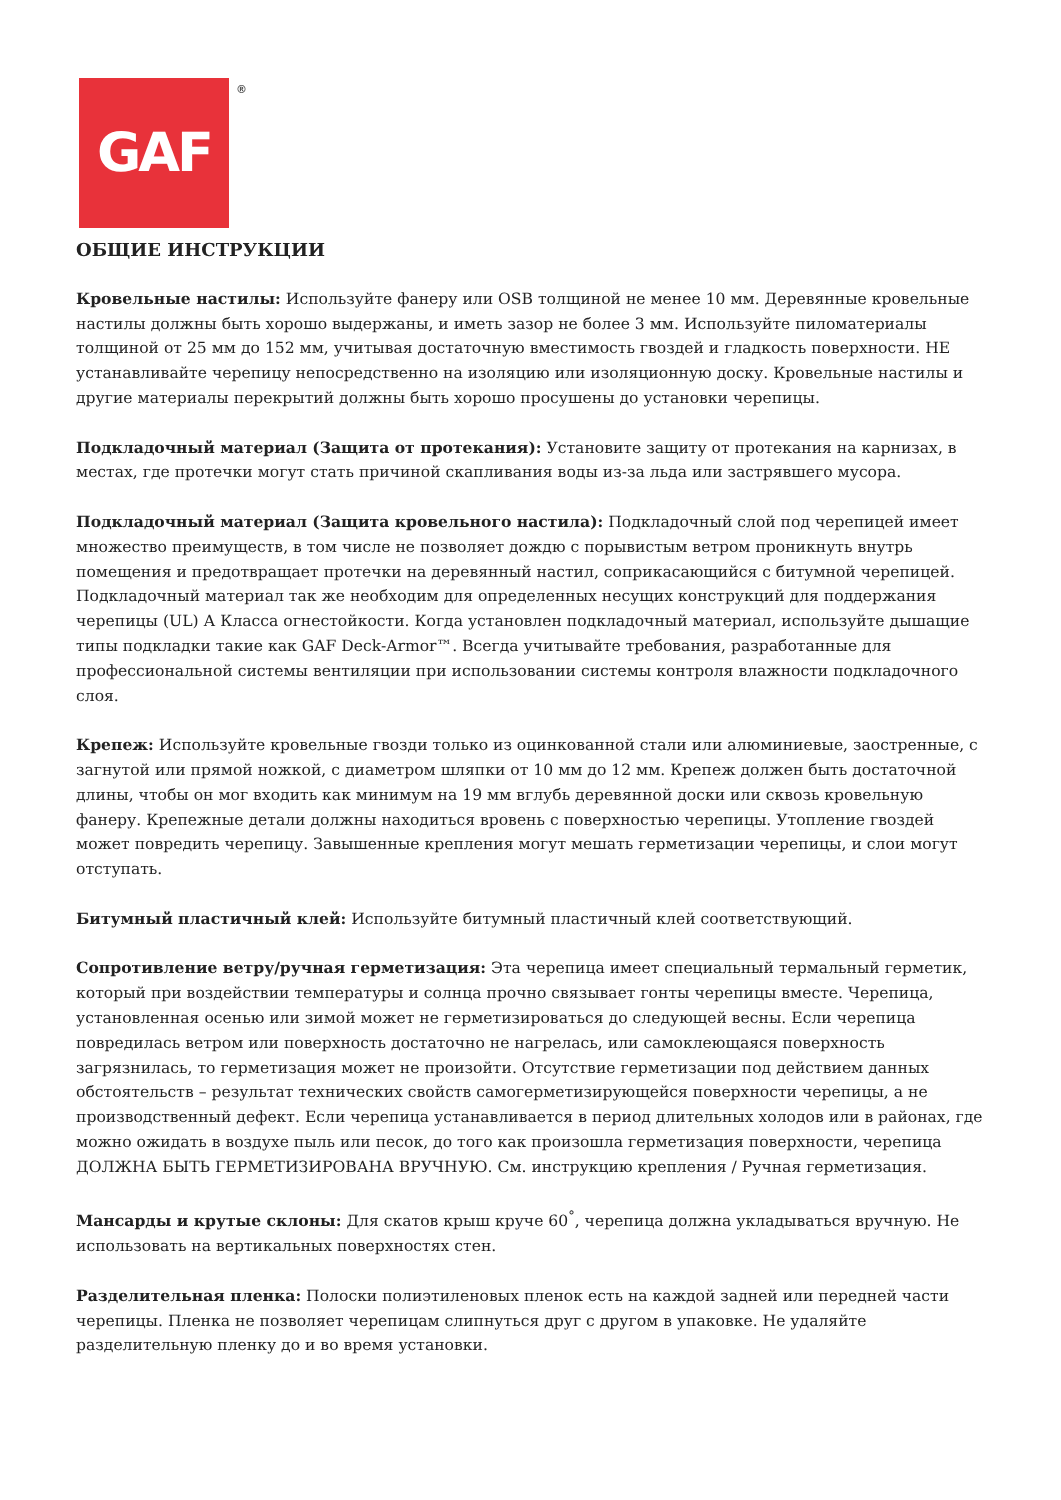GAF ®
ОБЩИЕ ИНСТРУКЦИИ
Кровельные настилы: Используйте фанеру или OSB толщиной не менее 10 мм. Деревянные кровельные настилы должны быть хорошо выдержаны, и иметь зазор не более 3 мм. Используйте пиломатериалы толщиной от 25 мм до 152 мм, учитывая достаточную вместимость гвоздей и гладкость поверхности. НЕ устанавливайте черепицу непосредственно на изоляцию или изоляционную доску. Кровельные настилы и другие материалы перекрытий должны быть хорошо просушены до установки черепицы.
Подкладочный материал (Защита от протекания): Установите защиту от протекания на карнизах, в местах, где протечки могут стать причиной скапливания воды из-за льда или застрявшего мусора.
Подкладочный материал (Защита кровельного настила): Подкладочный слой под черепицей имеет множество преимуществ, в том числе не позволяет дождю с порывистым ветром проникнуть внутрь помещения и предотвращает протечки на деревянный настил, соприкасающийся с битумной черепицей. Подкладочный материал так же необходим для определенных несущих конструкций для поддержания черепицы (UL) А Класса огнестойкости. Когда установлен подкладочный материал, используйте дышащие типы подкладки такие как GAF Deck-Armor™. Всегда учитывайте требования, разработанные для профессиональной системы вентиляции при использовании системы контроля влажности подкладочного слоя.
Крепеж: Используйте кровельные гвозди только из оцинкованной стали или алюминиевые, заостренные, с загнутой или прямой ножкой, с диаметром шляпки от 10 мм до 12 мм. Крепеж должен быть достаточной длины, чтобы он мог входить как минимум на 19 мм вглубь деревянной доски или сквозь кровельную фанеру. Крепежные детали должны находиться вровень с поверхностью черепицы. Утопление гвоздей может повредить черепицу. Завышенные крепления могут мешать герметизации черепицы, и слои могут отступать.
Битумный пластичный клей: Используйте битумный пластичный клей соответствующий.
Сопротивление ветру/ручная герметизация: Эта черепица имеет специальный термальный герметик, который при воздействии температуры и солнца прочно связывает гонты черепицы вместе. Черепица, установленная осенью или зимой может не герметизироваться до следующей весны. Если черепица повредилась ветром или поверхность достаточно не нагрелась, или самоклеющаяся поверхность загрязнилась, то герметизация может не произойти. Отсутствие герметизации под действием данных обстоятельств – результат технических свойств самогерметизирующейся поверхности черепицы, а не производственный дефект. Если черепица устанавливается в период длительных холодов или в районах, где можно ожидать в воздухе пыль или песок, до того как произошла герметизация поверхности, черепица ДОЛЖНА БЫТЬ ГЕРМЕТИЗИРОВАНА ВРУЧНУЮ. См. инструкцию крепления / Ручная герметизация.
Мансарды и крутые склоны: Для скатов крыш круче 60<sup>°</sup>, черепица должна укладываться вручную. Не использовать на вертикальных поверхностях стен.
Разделительная пленка: Полоски полиэтиленовых пленок есть на каждой задней или передней части черепицы. Пленка не позволяет черепицам слипнуться друг с другом в упаковке. Не удаляйте разделительную пленку до и во время установки.